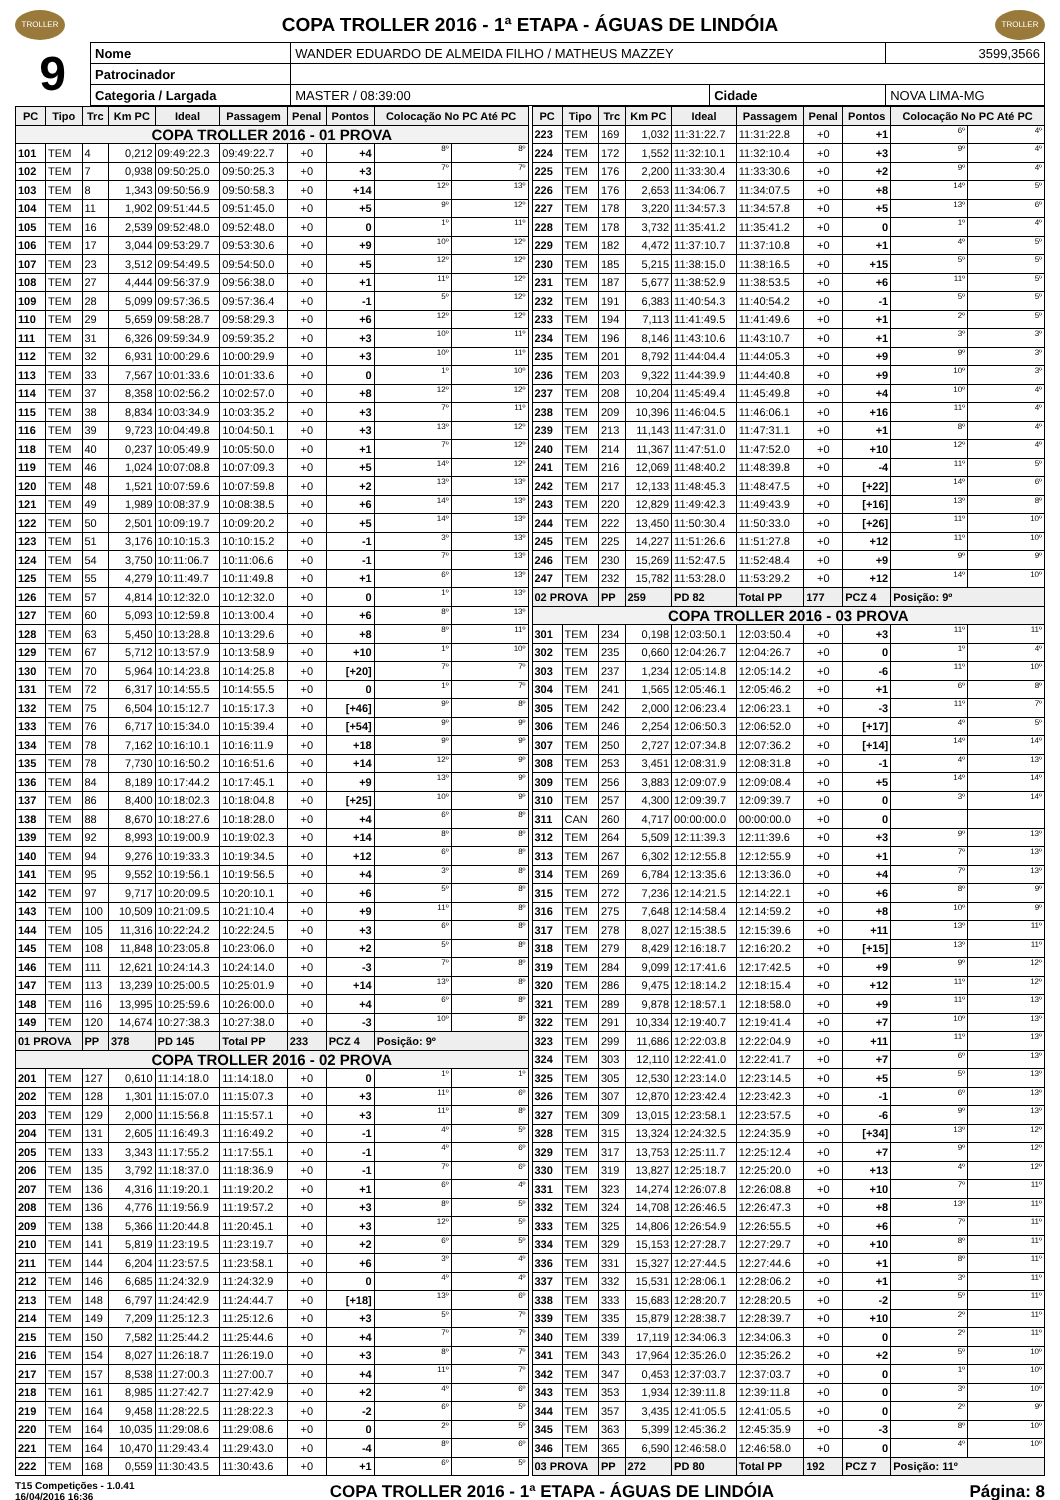TROLLER
COPA TROLLER 2016 - 1ª ETAPA - ÁGUAS DE LINDÓIA
TROLLER
9
| Nome | WANDER EDUARDO DE ALMEIDA FILHO / MATHEUS MAZZEY | | | | 3599,3566 |
| Patrocinador | | | | | |
| Categoria / Largada | | MASTER / 08:39:00 | Cidade | NOVA LIMA-MG | |
| PC | Tipo | Trc | Km PC | Ideal | Passagem | Penal | Pontos | Colocação No PC Até PC | |
| --- | --- | --- | --- | --- | --- | --- | --- | --- | --- |
| COPA TROLLER 2016 - 01 PROVA | | | | | | | | | |
| 101 | TEM | 4 | 0,212 | 09:49:22.3 | 09:49:22.7 | +0 | +4 | 8º | 8º |
| 102 | TEM | 7 | 0,938 | 09:50:25.0 | 09:50:25.3 | +0 | +3 | 7º | 7º |
| 103 | TEM | 8 | 1,343 | 09:50:56.9 | 09:50:58.3 | +0 | +14 | 12º | 13º |
| 104 | TEM | 11 | 1,902 | 09:51:44.5 | 09:51:45.0 | +0 | +5 | 9º | 12º |
| 105 | TEM | 16 | 2,539 | 09:52:48.0 | 09:52:48.0 | +0 | 0 | 1º | 11º |
| 106 | TEM | 17 | 3,044 | 09:53:29.7 | 09:53:30.6 | +0 | +9 | 10º | 12º |
| 107 | TEM | 23 | 3,512 | 09:54:49.5 | 09:54:50.0 | +0 | +5 | 12º | 12º |
| 108 | TEM | 27 | 4,444 | 09:56:37.9 | 09:56:38.0 | +0 | +1 | 11º | 12º |
| 109 | TEM | 28 | 5,099 | 09:57:36.5 | 09:57:36.4 | +0 | -1 | 5º | 12º |
| 110 | TEM | 29 | 5,659 | 09:58:28.7 | 09:58:29.3 | +0 | +6 | 12º | 12º |
| 111 | TEM | 31 | 6,326 | 09:59:34.9 | 09:59:35.2 | +0 | +3 | 10º | 11º |
| 112 | TEM | 32 | 6,931 | 10:00:29.6 | 10:00:29.9 | +0 | +3 | 10º | 11º |
| 113 | TEM | 33 | 7,567 | 10:01:33.6 | 10:01:33.6 | +0 | 0 | 1º | 10º |
| 114 | TEM | 37 | 8,358 | 10:02:56.2 | 10:02:57.0 | +0 | +8 | 12º | 12º |
| 115 | TEM | 38 | 8,834 | 10:03:34.9 | 10:03:35.2 | +0 | +3 | 7º | 11º |
| 116 | TEM | 39 | 9,723 | 10:04:49.8 | 10:04:50.1 | +0 | +3 | 13º | 12º |
| 118 | TEM | 40 | 0,237 | 10:05:49.9 | 10:05:50.0 | +0 | +1 | 7º | 12º |
| 119 | TEM | 46 | 1,024 | 10:07:08.8 | 10:07:09.3 | +0 | +5 | 14º | 12º |
| 120 | TEM | 48 | 1,521 | 10:07:59.6 | 10:07:59.8 | +0 | +2 | 13º | 13º |
| 121 | TEM | 49 | 1,989 | 10:08:37.9 | 10:08:38.5 | +0 | +6 | 14º | 13º |
| 122 | TEM | 50 | 2,501 | 10:09:19.7 | 10:09:20.2 | +0 | +5 | 14º | 13º |
| 123 | TEM | 51 | 3,176 | 10:10:15.3 | 10:10:15.2 | +0 | -1 | 3º | 13º |
| 124 | TEM | 54 | 3,750 | 10:11:06.7 | 10:11:06.6 | +0 | -1 | 7º | 13º |
| 125 | TEM | 55 | 4,279 | 10:11:49.7 | 10:11:49.8 | +0 | +1 | 6º | 13º |
| 126 | TEM | 57 | 4,814 | 10:12:32.0 | 10:12:32.0 | +0 | 0 | 1º | 13º |
| 127 | TEM | 60 | 5,093 | 10:12:59.8 | 10:13:00.4 | +0 | +6 | 8º | 13º |
| 128 | TEM | 63 | 5,450 | 10:13:28.8 | 10:13:29.6 | +0 | +8 | 8º | 11º |
| 129 | TEM | 67 | 5,712 | 10:13:57.9 | 10:13:58.9 | +0 | +10 | 1º | 10º |
| 130 | TEM | 70 | 5,964 | 10:14:23.8 | 10:14:25.8 | +0 | [+20] | 7º | 7º |
| 131 | TEM | 72 | 6,317 | 10:14:55.5 | 10:14:55.5 | +0 | 0 | 1º | 7º |
| 132 | TEM | 75 | 6,504 | 10:15:12.7 | 10:15:17.3 | +0 | [+46] | 9º | 8º |
| 133 | TEM | 76 | 6,717 | 10:15:34.0 | 10:15:39.4 | +0 | [+54] | 9º | 9º |
| 134 | TEM | 78 | 7,162 | 10:16:10.1 | 10:16:11.9 | +0 | +18 | 9º | 9º |
| 135 | TEM | 78 | 7,730 | 10:16:50.2 | 10:16:51.6 | +0 | +14 | 12º | 9º |
| 136 | TEM | 84 | 8,189 | 10:17:44.2 | 10:17:45.1 | +0 | +9 | 13º | 9º |
| 137 | TEM | 86 | 8,400 | 10:18:02.3 | 10:18:04.8 | +0 | [+25] | 10º | 9º |
| 138 | TEM | 88 | 8,670 | 10:18:27.6 | 10:18:28.0 | +0 | +4 | 6º | 8º |
| 139 | TEM | 92 | 8,993 | 10:19:00.9 | 10:19:02.3 | +0 | +14 | 8º | 8º |
| 140 | TEM | 94 | 9,276 | 10:19:33.3 | 10:19:34.5 | +0 | +12 | 6º | 8º |
| 141 | TEM | 95 | 9,552 | 10:19:56.1 | 10:19:56.5 | +0 | +4 | 3º | 8º |
| 142 | TEM | 97 | 9,717 | 10:20:09.5 | 10:20:10.1 | +0 | +6 | 5º | 8º |
| 143 | TEM | 100 | 10,509 | 10:21:09.5 | 10:21:10.4 | +0 | +9 | 11º | 8º |
| 144 | TEM | 105 | 11,316 | 10:22:24.2 | 10:22:24.5 | +0 | +3 | 6º | 8º |
| 145 | TEM | 108 | 11,848 | 10:23:05.8 | 10:23:06.0 | +0 | +2 | 5º | 8º |
| 146 | TEM | 111 | 12,621 | 10:24:14.3 | 10:24:14.0 | +0 | -3 | 7º | 8º |
| 147 | TEM | 113 | 13,239 | 10:25:00.5 | 10:25:01.9 | +0 | +14 | 13º | 8º |
| 148 | TEM | 116 | 13,995 | 10:25:59.6 | 10:26:00.0 | +0 | +4 | 6º | 8º |
| 149 | TEM | 120 | 14,674 | 10:27:38.3 | 10:27:38.0 | +0 | -3 | 10º | 8º |
| 01 PROVA | | PP | 378 | PD 145 | Total PP | 233 | PCZ 4 | Posição: 9º | |
| COPA TROLLER 2016 - 02 PROVA | | | | | | | | | |
| 201 | TEM | 127 | 0,610 | 11:14:18.0 | 11:14:18.0 | +0 | 0 | 1º | 1º |
| 202 | TEM | 128 | 1,301 | 11:15:07.0 | 11:15:07.3 | +0 | +3 | 11º | 6º |
| 203 | TEM | 129 | 2,000 | 11:15:56.8 | 11:15:57.1 | +0 | +3 | 11º | 8º |
| 204 | TEM | 131 | 2,605 | 11:16:49.3 | 11:16:49.2 | +0 | -1 | 4º | 5º |
| 205 | TEM | 133 | 3,343 | 11:17:55.2 | 11:17:55.1 | +0 | -1 | 4º | 6º |
| 206 | TEM | 135 | 3,792 | 11:18:37.0 | 11:18:36.9 | +0 | -1 | 7º | 6º |
| 207 | TEM | 136 | 4,316 | 11:19:20.1 | 11:19:20.2 | +0 | +1 | 6º | 4º |
| 208 | TEM | 136 | 4,776 | 11:19:56.9 | 11:19:57.2 | +0 | +3 | 8º | 5º |
| 209 | TEM | 138 | 5,366 | 11:20:44.8 | 11:20:45.1 | +0 | +3 | 12º | 5º |
| 210 | TEM | 141 | 5,819 | 11:23:19.5 | 11:23:19.7 | +0 | +2 | 6º | 5º |
| 211 | TEM | 144 | 6,204 | 11:23:57.5 | 11:23:58.1 | +0 | +6 | 3º | 4º |
| 212 | TEM | 146 | 6,685 | 11:24:32.9 | 11:24:32.9 | +0 | 0 | 4º | 4º |
| 213 | TEM | 148 | 6,797 | 11:24:42.9 | 11:24:44.7 | +0 | [+18] | 13º | 6º |
| 214 | TEM | 149 | 7,209 | 11:25:12.3 | 11:25:12.6 | +0 | +3 | 5º | 7º |
| 215 | TEM | 150 | 7,582 | 11:25:44.2 | 11:25:44.6 | +0 | +4 | 7º | 7º |
| 216 | TEM | 154 | 8,027 | 11:26:18.7 | 11:26:19.0 | +0 | +3 | 8º | 7º |
| 217 | TEM | 157 | 8,538 | 11:27:00.3 | 11:27:00.7 | +0 | +4 | 11º | 7º |
| 218 | TEM | 161 | 8,985 | 11:27:42.7 | 11:27:42.9 | +0 | +2 | 4º | 6º |
| 219 | TEM | 164 | 9,458 | 11:28:22.5 | 11:28:22.3 | +0 | -2 | 6º | 5º |
| 220 | TEM | 164 | 10,035 | 11:29:08.6 | 11:29:08.6 | +0 | 0 | 2º | 5º |
| 221 | TEM | 164 | 10,470 | 11:29:43.4 | 11:29:43.0 | +0 | -4 | 8º | 6º |
| 222 | TEM | 168 | 0,559 | 11:30:43.5 | 11:30:43.6 | +0 | +1 | 6º | 5º |
| PC | Tipo | Trc | Km PC | Ideal | Passagem | Penal | Pontos | Colocação No PC Até PC | |
| --- | --- | --- | --- | --- | --- | --- | --- | --- | --- |
| 223 | TEM | 169 | 1,032 | 11:31:22.7 | 11:31:22.8 | +0 | +1 | 6º | 4º |
| 224 | TEM | 172 | 1,552 | 11:32:10.1 | 11:32:10.4 | +0 | +3 | 9º | 4º |
| 225 | TEM | 176 | 2,200 | 11:33:30.4 | 11:33:30.6 | +0 | +2 | 9º | 4º |
| 226 | TEM | 176 | 2,653 | 11:34:06.7 | 11:34:07.5 | +0 | +8 | 14º | 5º |
| 227 | TEM | 178 | 3,220 | 11:34:57.3 | 11:34:57.8 | +0 | +5 | 13º | 6º |
| 228 | TEM | 178 | 3,732 | 11:35:41.2 | 11:35:41.2 | +0 | 0 | 1º | 4º |
| 229 | TEM | 182 | 4,472 | 11:37:10.7 | 11:37:10.8 | +0 | +1 | 4º | 5º |
| 230 | TEM | 185 | 5,215 | 11:38:15.0 | 11:38:16.5 | +0 | +15 | 5º | 5º |
| 231 | TEM | 187 | 5,677 | 11:38:52.9 | 11:38:53.5 | +0 | +6 | 11º | 5º |
| 232 | TEM | 191 | 6,383 | 11:40:54.3 | 11:40:54.2 | +0 | -1 | 5º | 5º |
| 233 | TEM | 194 | 7,113 | 11:41:49.5 | 11:41:49.6 | +0 | +1 | 2º | 5º |
| 234 | TEM | 196 | 8,146 | 11:43:10.6 | 11:43:10.7 | +0 | +1 | 3º | 3º |
| 235 | TEM | 201 | 8,792 | 11:44:04.4 | 11:44:05.3 | +0 | +9 | 9º | 3º |
| 236 | TEM | 203 | 9,322 | 11:44:39.9 | 11:44:40.8 | +0 | +9 | 10º | 3º |
| 237 | TEM | 208 | 10,204 | 11:45:49.4 | 11:45:49.8 | +0 | +4 | 10º | 4º |
| 238 | TEM | 209 | 10,396 | 11:46:04.5 | 11:46:06.1 | +0 | +16 | 11º | 4º |
| 239 | TEM | 213 | 11,143 | 11:47:31.0 | 11:47:31.1 | +0 | +1 | 8º | 4º |
| 240 | TEM | 214 | 11,367 | 11:47:51.0 | 11:47:52.0 | +0 | +10 | 12º | 4º |
| 241 | TEM | 216 | 12,069 | 11:48:40.2 | 11:48:39.8 | +0 | -4 | 11º | 5º |
| 242 | TEM | 217 | 12,133 | 11:48:45.3 | 11:48:47.5 | +0 | [+22] | 14º | 6º |
| 243 | TEM | 220 | 12,829 | 11:49:42.3 | 11:49:43.9 | +0 | [+16] | 13º | 8º |
| 244 | TEM | 222 | 13,450 | 11:50:30.4 | 11:50:33.0 | +0 | [+26] | 11º | 10º |
| 245 | TEM | 225 | 14,227 | 11:51:26.6 | 11:51:27.8 | +0 | +12 | 11º | 10º |
| 246 | TEM | 230 | 15,269 | 11:52:47.5 | 11:52:48.4 | +0 | +9 | 9º | 9º |
| 247 | TEM | 232 | 15,782 | 11:53:28.0 | 11:53:29.2 | +0 | +12 | 14º | 10º |
| 02 PROVA | | PP | 259 | PD 82 | Total PP | 177 | PCZ 4 | Posição: 9º | |
| COPA TROLLER 2016 - 03 PROVA | | | | | | | | | |
| 301 | TEM | 234 | 0,198 | 12:03:50.1 | 12:03:50.4 | +0 | +3 | 11º | 11º |
| 302 | TEM | 235 | 0,660 | 12:04:26.7 | 12:04:26.7 | +0 | 0 | 1º | 4º |
| 303 | TEM | 237 | 1,234 | 12:05:14.8 | 12:05:14.2 | +0 | -6 | 11º | 10º |
| 304 | TEM | 241 | 1,565 | 12:05:46.1 | 12:05:46.2 | +0 | +1 | 6º | 8º |
| 305 | TEM | 242 | 2,000 | 12:06:23.4 | 12:06:23.1 | +0 | -3 | 11º | 7º |
| 306 | TEM | 246 | 2,254 | 12:06:50.3 | 12:06:52.0 | +0 | [+17] | 4º | 5º |
| 307 | TEM | 250 | 2,727 | 12:07:34.8 | 12:07:36.2 | +0 | [+14] | 14º | 14º |
| 308 | TEM | 253 | 3,451 | 12:08:31.9 | 12:08:31.8 | +0 | -1 | 4º | 13º |
| 309 | TEM | 256 | 3,883 | 12:09:07.9 | 12:09:08.4 | +0 | +5 | 14º | 14º |
| 310 | TEM | 257 | 4,300 | 12:09:39.7 | 12:09:39.7 | +0 | 0 | 3º | 14º |
| 311 | CAN | 260 | 4,717 | 00:00:00.0 | 00:00:00.0 | +0 | 0 | | |
| 312 | TEM | 264 | 5,509 | 12:11:39.3 | 12:11:39.6 | +0 | +3 | 9º | 13º |
| 313 | TEM | 267 | 6,302 | 12:12:55.8 | 12:12:55.9 | +0 | +1 | 7º | 13º |
| 314 | TEM | 269 | 6,784 | 12:13:35.6 | 12:13:36.0 | +0 | +4 | 7º | 13º |
| 315 | TEM | 272 | 7,236 | 12:14:21.5 | 12:14:22.1 | +0 | +6 | 8º | 9º |
| 316 | TEM | 275 | 7,648 | 12:14:58.4 | 12:14:59.2 | +0 | +8 | 10º | 9º |
| 317 | TEM | 278 | 8,027 | 12:15:38.5 | 12:15:39.6 | +0 | +11 | 13º | 11º |
| 318 | TEM | 279 | 8,429 | 12:16:18.7 | 12:16:20.2 | +0 | [+15] | 13º | 11º |
| 319 | TEM | 284 | 9,099 | 12:17:41.6 | 12:17:42.5 | +0 | +9 | 9º | 12º |
| 320 | TEM | 286 | 9,475 | 12:18:14.2 | 12:18:15.4 | +0 | +12 | 11º | 12º |
| 321 | TEM | 289 | 9,878 | 12:18:57.1 | 12:18:58.0 | +0 | +9 | 11º | 13º |
| 322 | TEM | 291 | 10,334 | 12:19:40.7 | 12:19:41.4 | +0 | +7 | 10º | 13º |
| 323 | TEM | 299 | 11,686 | 12:22:03.8 | 12:22:04.9 | +0 | +11 | 11º | 13º |
| 324 | TEM | 303 | 12,110 | 12:22:41.0 | 12:22:41.7 | +0 | +7 | 6º | 13º |
| 325 | TEM | 305 | 12,530 | 12:23:14.0 | 12:23:14.5 | +0 | +5 | 5º | 13º |
| 326 | TEM | 307 | 12,870 | 12:23:42.4 | 12:23:42.3 | +0 | -1 | 6º | 13º |
| 327 | TEM | 309 | 13,015 | 12:23:58.1 | 12:23:57.5 | +0 | -6 | 9º | 13º |
| 328 | TEM | 315 | 13,324 | 12:24:32.5 | 12:24:35.9 | +0 | [+34] | 13º | 12º |
| 329 | TEM | 317 | 13,753 | 12:25:11.7 | 12:25:12.4 | +0 | +7 | 9º | 12º |
| 330 | TEM | 319 | 13,827 | 12:25:18.7 | 12:25:20.0 | +0 | +13 | 4º | 12º |
| 331 | TEM | 323 | 14,274 | 12:26:07.8 | 12:26:08.8 | +0 | +10 | 7º | 11º |
| 332 | TEM | 324 | 14,708 | 12:26:46.5 | 12:26:47.3 | +0 | +8 | 13º | 11º |
| 333 | TEM | 325 | 14,806 | 12:26:54.9 | 12:26:55.5 | +0 | +6 | 7º | 11º |
| 334 | TEM | 329 | 15,153 | 12:27:28.7 | 12:27:29.7 | +0 | +10 | 8º | 11º |
| 336 | TEM | 331 | 15,327 | 12:27:44.5 | 12:27:44.6 | +0 | +1 | 8º | 11º |
| 337 | TEM | 332 | 15,531 | 12:28:06.1 | 12:28:06.2 | +0 | +1 | 3º | 11º |
| 338 | TEM | 333 | 15,683 | 12:28:20.7 | 12:28:20.5 | +0 | -2 | 5º | 11º |
| 339 | TEM | 335 | 15,879 | 12:28:38.7 | 12:28:39.7 | +0 | +10 | 2º | 11º |
| 340 | TEM | 339 | 17,119 | 12:34:06.3 | 12:34:06.3 | +0 | 0 | 2º | 11º |
| 341 | TEM | 343 | 17,964 | 12:35:26.0 | 12:35:26.2 | +0 | +2 | 5º | 10º |
| 342 | TEM | 347 | 0,453 | 12:37:03.7 | 12:37:03.7 | +0 | 0 | 1º | 10º |
| 343 | TEM | 353 | 1,934 | 12:39:11.8 | 12:39:11.8 | +0 | 0 | 3º | 10º |
| 344 | TEM | 357 | 3,435 | 12:41:05.5 | 12:41:05.5 | +0 | 0 | 2º | 9º |
| 345 | TEM | 363 | 5,399 | 12:45:36.2 | 12:45:35.9 | +0 | -3 | 8º | 10º |
| 346 | TEM | 365 | 6,590 | 12:46:58.0 | 12:46:58.0 | +0 | 0 | 4º | 10º |
| 03 PROVA | | PP | 272 | PD 80 | Total PP | 192 | PCZ 7 | Posição: 11º | |
T15 Competições - 1.0.41
16/04/2016 16:36
COPA TROLLER 2016 - 1ª ETAPA - ÁGUAS DE LINDÓIA
Página: 8